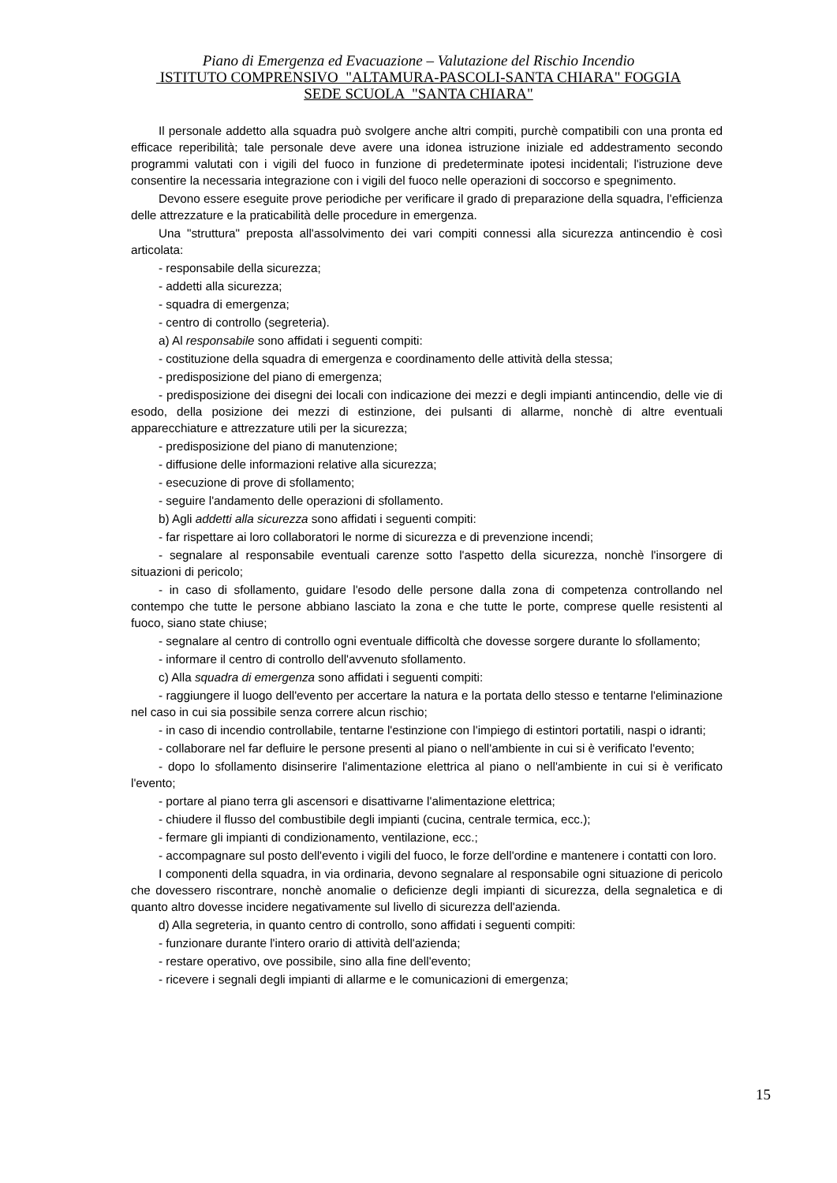Piano di Emergenza ed Evacuazione – Valutazione del Rischio Incendio
ISTITUTO COMPRENSIVO "ALTAMURA-PASCOLI-SANTA CHIARA" FOGGIA
SEDE SCUOLA "SANTA CHIARA"
Il personale addetto alla squadra può svolgere anche altri compiti, purchè compatibili con una pronta ed efficace reperibilità; tale personale deve avere una idonea istruzione iniziale ed addestramento secondo programmi valutati con i vigili del fuoco in funzione di predeterminate ipotesi incidentali; l'istruzione deve consentire la necessaria integrazione con i vigili del fuoco nelle operazioni di soccorso e spegnimento.
Devono essere eseguite prove periodiche per verificare il grado di preparazione della squadra, l'efficienza delle attrezzature e la praticabilità delle procedure in emergenza.
Una "struttura" preposta all'assolvimento dei vari compiti connessi alla sicurezza antincendio è così articolata:
- responsabile della sicurezza;
- addetti alla sicurezza;
- squadra di emergenza;
- centro di controllo (segreteria).
a) Al responsabile sono affidati i seguenti compiti:
- costituzione della squadra di emergenza e coordinamento delle attività della stessa;
- predisposizione del piano di emergenza;
- predisposizione dei disegni dei locali con indicazione dei mezzi e degli impianti antincendio, delle vie di esodo, della posizione dei mezzi di estinzione, dei pulsanti di allarme, nonchè di altre eventuali apparecchiature e attrezzature utili per la sicurezza;
- predisposizione del piano di manutenzione;
- diffusione delle informazioni relative alla sicurezza;
- esecuzione di prove di sfollamento;
- seguire l'andamento delle operazioni di sfollamento.
b) Agli addetti alla sicurezza sono affidati i seguenti compiti:
- far rispettare ai loro collaboratori le norme di sicurezza e di prevenzione incendi;
- segnalare al responsabile eventuali carenze sotto l'aspetto della sicurezza, nonchè l'insorgere di situazioni di pericolo;
- in caso di sfollamento, guidare l'esodo delle persone dalla zona di competenza controllando nel contempo che tutte le persone abbiano lasciato la zona e che tutte le porte, comprese quelle resistenti al fuoco, siano state chiuse;
- segnalare al centro di controllo ogni eventuale difficoltà che dovesse sorgere durante lo sfollamento;
- informare il centro di controllo dell'avvenuto sfollamento.
c) Alla squadra di emergenza sono affidati i seguenti compiti:
- raggiungere il luogo dell'evento per accertare la natura e la portata dello stesso e tentarne l'eliminazione nel caso in cui sia possibile senza correre alcun rischio;
- in caso di incendio controllabile, tentarne l'estinzione con l'impiego di estintori portatili, naspi o idranti;
- collaborare nel far defluire le persone presenti al piano o nell'ambiente in cui si è verificato l'evento;
- dopo lo sfollamento disinserire l'alimentazione elettrica al piano o nell'ambiente in cui si è verificato l'evento;
- portare al piano terra gli ascensori e disattivarne l'alimentazione elettrica;
- chiudere il flusso del combustibile degli impianti (cucina, centrale termica, ecc.);
- fermare gli impianti di condizionamento, ventilazione, ecc.;
- accompagnare sul posto dell'evento i vigili del fuoco, le forze dell'ordine e mantenere i contatti con loro.
I componenti della squadra, in via ordinaria, devono segnalare al responsabile ogni situazione di pericolo che dovessero riscontrare, nonchè anomalie o deficienze degli impianti di sicurezza, della segnaletica e di quanto altro dovesse incidere negativamente sul livello di sicurezza dell'azienda.
d) Alla segreteria, in quanto centro di controllo, sono affidati i seguenti compiti:
- funzionare durante l'intero orario di attività dell'azienda;
- restare operativo, ove possibile, sino alla fine dell'evento;
- ricevere i segnali degli impianti di allarme e le comunicazioni di emergenza;
15